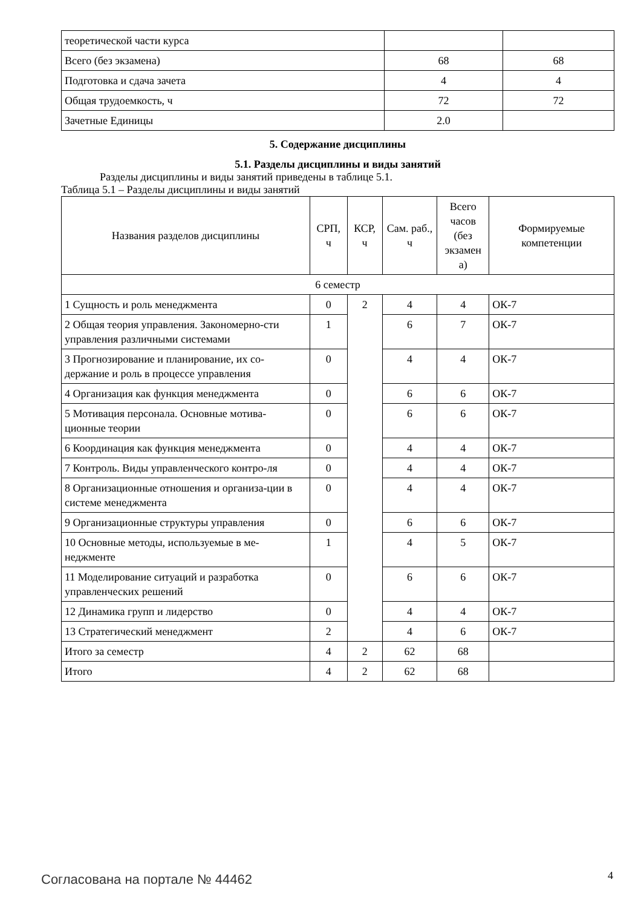| теоретической части курса | | |
| Всего (без экзамена) | 68 | 68 |
| Подготовка и сдача зачета | 4 | 4 |
| Общая трудоемкость, ч | 72 | 72 |
| Зачетные Единицы | 2.0 | |
5. Содержание дисциплины
5.1. Разделы дисциплины и виды занятий
Разделы дисциплины и виды занятий приведены в таблице 5.1.
Таблица 5.1 – Разделы дисциплины и виды занятий
| Названия разделов дисциплины | СРП, ч | КСР, ч | Сам. раб., ч | Всего часов (без экзамен а) | Формируемые компетенции |
| --- | --- | --- | --- | --- | --- |
| 6 семестр | | | | | |
| 1 Сущность и роль менеджмента | 0 | 2 | 4 | 4 | ОК-7 |
| 2 Общая теория управления. Закономерно-сти управления различными системами | 1 | | 6 | 7 | ОК-7 |
| 3 Прогнозирование и планирование, их со-держание и роль в процессе управления | 0 | | 4 | 4 | ОК-7 |
| 4 Организация как функция менеджмента | 0 | | 6 | 6 | ОК-7 |
| 5 Мотивация персонала. Основные мотива-ционные теории | 0 | | 6 | 6 | ОК-7 |
| 6 Координация как функция менеджмента | 0 | | 4 | 4 | ОК-7 |
| 7 Контроль. Виды управленческого контро-ля | 0 | | 4 | 4 | ОК-7 |
| 8 Организационные отношения и организа-ции в системе менеджмента | 0 | | 4 | 4 | ОК-7 |
| 9 Организационные структуры управления | 0 | | 6 | 6 | ОК-7 |
| 10 Основные методы, используемые в ме-неджменте | 1 | | 4 | 5 | ОК-7 |
| 11 Моделирование ситуаций и разработка управленческих решений | 0 | | 6 | 6 | ОК-7 |
| 12 Динамика групп и лидерство | 0 | | 4 | 4 | ОК-7 |
| 13 Стратегический менеджмент | 2 | | 4 | 6 | ОК-7 |
| Итого за семестр | 4 | 2 | 62 | 68 | |
| Итого | 4 | 2 | 62 | 68 | |
Согласована на портале № 44462 4